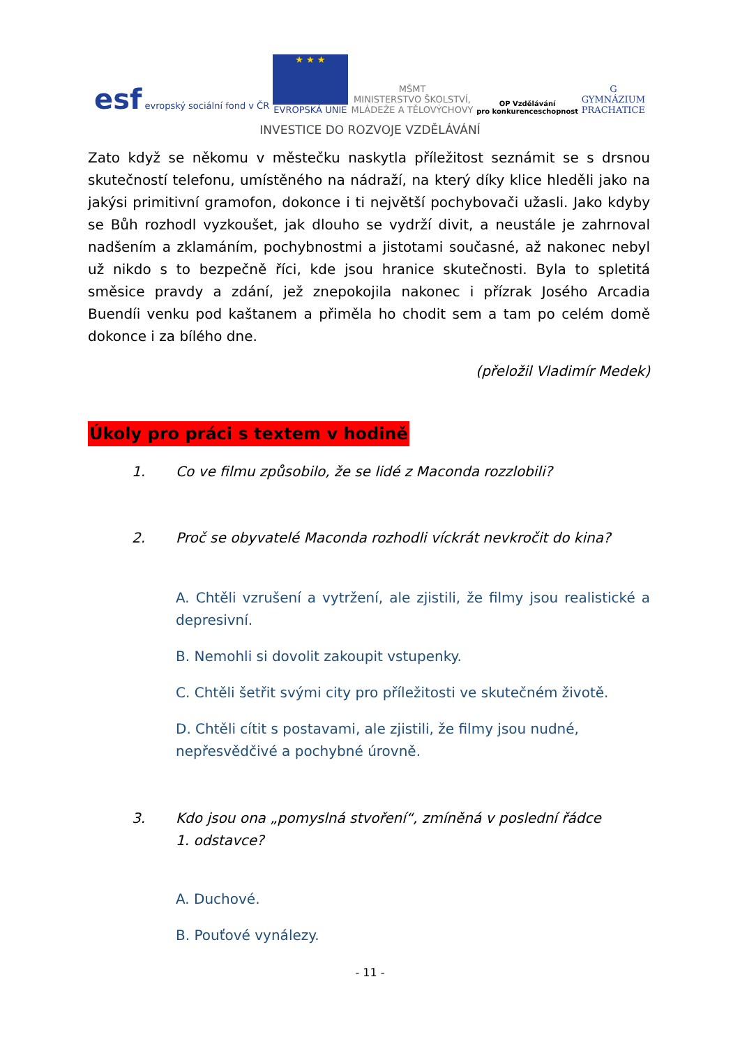esf evropský sociální fond v ČR
★ ★ ★
EVROPSKÁ UNIE
MŠMT
MINISTERSTVO ŠKOLSTVÍ,
MLÁDEŽE A TĚLOVÝCHOVY
OP Vzdělávání
pro konkurenceschopnost
G
GYMNÁZIUM
PRACHATICE
INVESTICE DO ROZVOJE VZDĚLÁVÁNÍ
Zato když se někomu v městečku naskytla příležitost seznámit se s drsnou skutečností telefonu, umístěného na nádraží, na který díky klice hleděli jako na jakýsi primitivní gramofon, dokonce i ti největší pochybovači užasli. Jako kdyby se Bůh rozhodl vyzkoušet, jak dlouho se vydrží divit, a neustále je zahrnoval nadšením a zklamáním, pochybnostmi a jistotami současné, až nakonec nebyl už nikdo s to bezpečně říci, kde jsou hranice skutečnosti. Byla to spletitá směsice pravdy a zdání, jež znepokojila nakonec i přízrak Josého Arcadia Buendíi venku pod kaštanem a přiměla ho chodit sem a tam po celém domě dokonce i za bílého dne.
(přeložil Vladimír Medek)
Úkoly pro práci s textem v hodině
1. Co ve filmu způsobilo, že se lidé z Maconda rozzlobili?
2. Proč se obyvatelé Maconda rozhodli víckrát nevkročit do kina?
A. Chtěli vzrušení a vytržení, ale zjistili, že filmy jsou realistické a depresivní.
B. Nemohli si dovolit zakoupit vstupenky.
C. Chtěli šetřit svými city pro příležitosti ve skutečném životě.
D. Chtěli cítit s postavami, ale zjistili, že filmy jsou nudné,
nepřesvědčivé a pochybné úrovně.
3. Kdo jsou ona „pomyslná stvoření“, zmíněná v poslední řádce
1. odstavce?
A. Duchové.
B. Pouťové vynálezy.
- 11 -